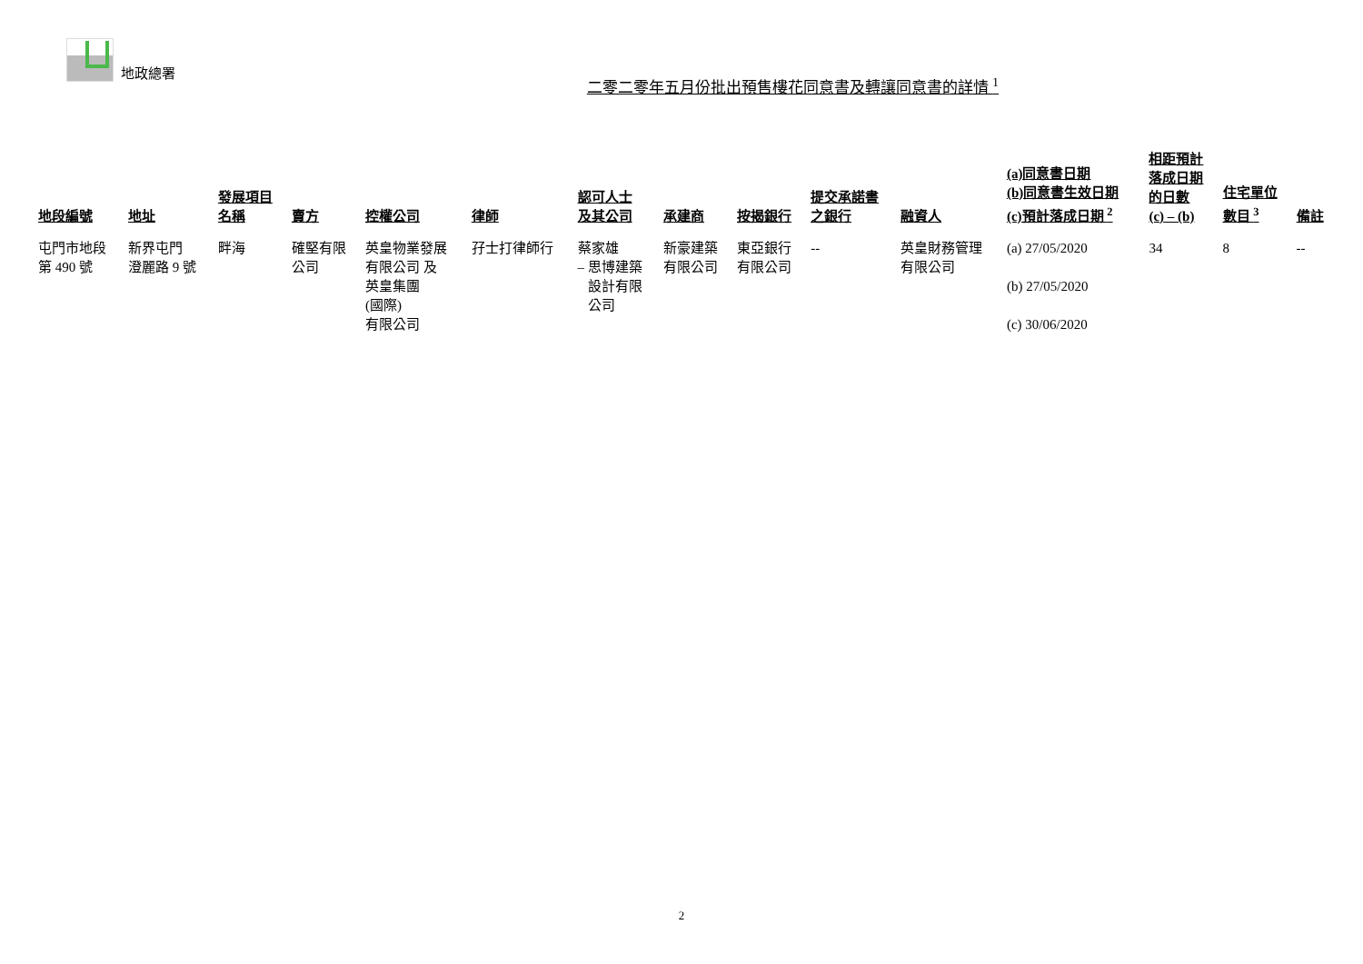地政總署
二零二零年五月份批出預售樓花同意書及轉讓同意書的詳情 <sup>1</sup>
| 地段編號 | 地址 | 發展項目 名稱 | 賣方 | 控權公司 | 律師 | 認可人士 及其公司 | 承建商 | 按揭銀行 | 提交承諾書 之銀行 | 融資人 | (a)同意書日期 (b)同意書生效日期 (c)預計落成日期 <sup>2</sup> | 相距預計 落成日期 的日數 (c) – (b) | 住宅單位 數目 <sup>3</sup> | 備註 |
| --- | --- | --- | --- | --- | --- | --- | --- | --- | --- | --- | --- | --- | --- | --- |
| 屯門市地段 第 490 號 | 新界屯門 澄麗路 9 號 | 畔海 | 確堅有限 公司 | 英皇物業發展 有限公司 及 英皇集團 (國際) 有限公司 | 孖士打律師行 | 蔡家雄 – 思博建築 設計有限 公司 | 新豪建築 有限公司 | 東亞銀行 有限公司 | -- | 英皇財務管理 有限公司 | (a) 27/05/2020 (b) 27/05/2020 (c) 30/06/2020 | 34 | 8 | -- |
2